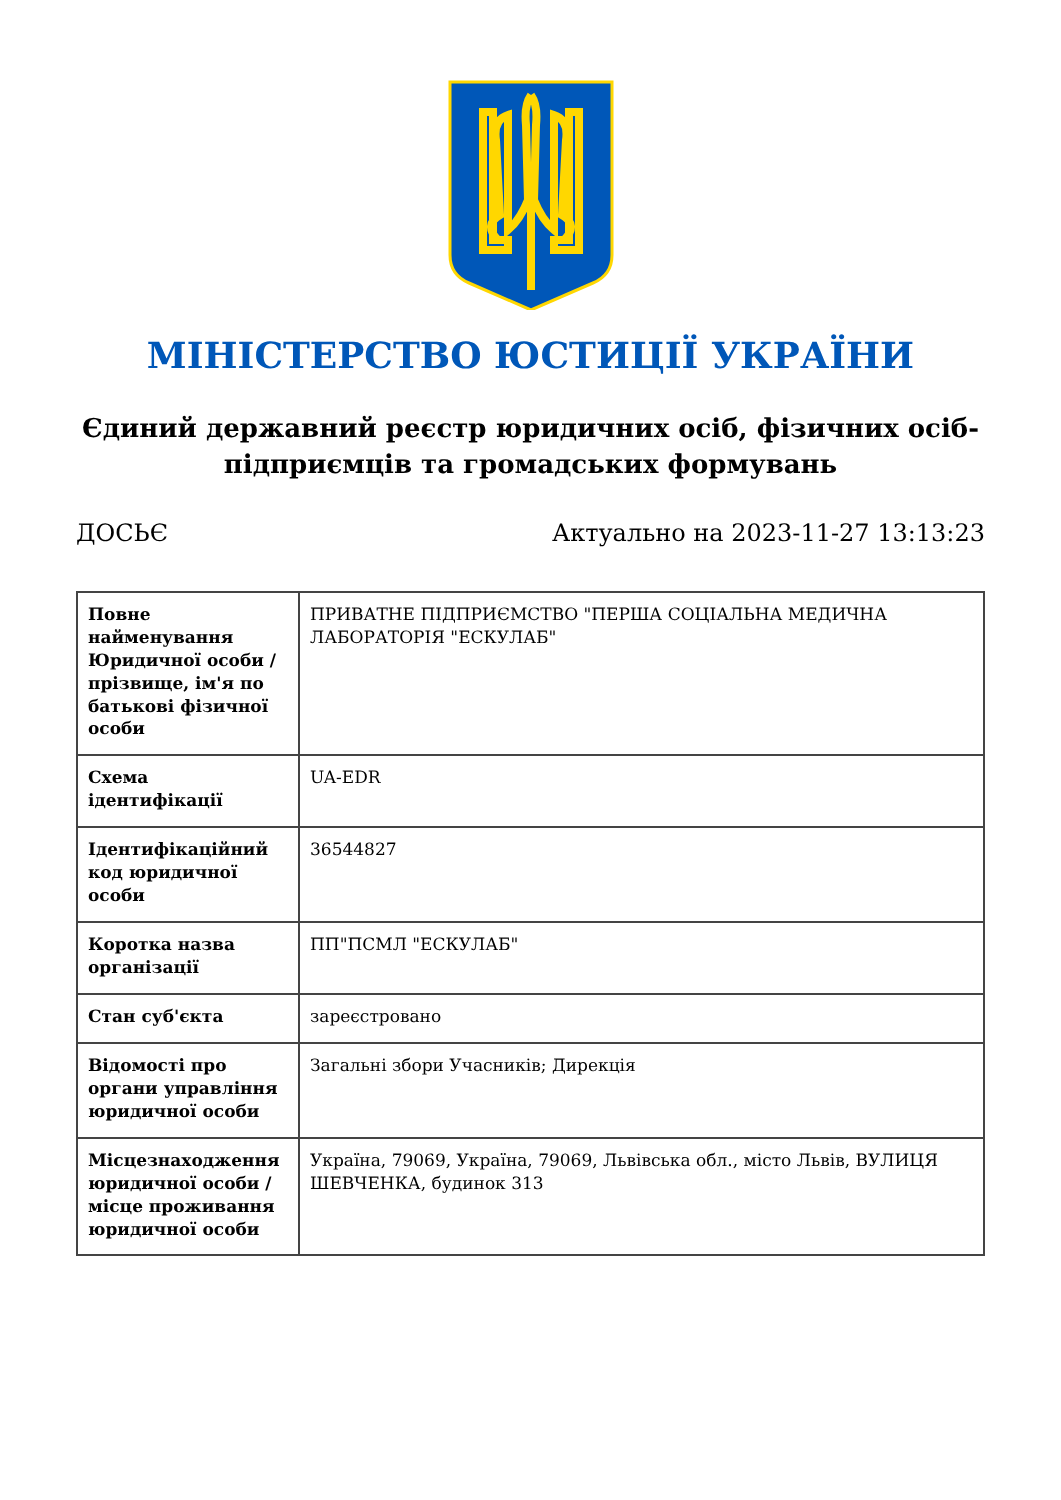МІНІСТЕРСТВО ЮСТИЦІЇ УКРАЇНИ
Єдиний державний реєстр юридичних осіб, фізичних осіб-підприємців та громадських формувань
ДОСЬЄ Актуально на 2023-11-27 13:13:23
| Повне найменування Юридичної особи / прізвище, ім'я по батькові фізичної особи | ПРИВАТНЕ ПІДПРИЄМСТВО "ПЕРША СОЦІАЛЬНА МЕДИЧНА ЛАБОРАТОРІЯ "ЕСКУЛАБ" |
| Схема ідентифікації | UA-EDR |
| Ідентифікаційний код юридичної особи | 36544827 |
| Коротка назва організації | ПП"ПСМЛ "ЕСКУЛАБ" |
| Стан суб'єкта | зареєстровано |
| Відомості про органи управління юридичної особи | Загальні збори Учасників; Дирекція |
| Місцезнаходження юридичної особи / місце проживання юридичної особи | Україна, 79069, Україна, 79069, Львівська обл., місто Львів, ВУЛИЦЯ ШЕВЧЕНКА, будинок 313 |